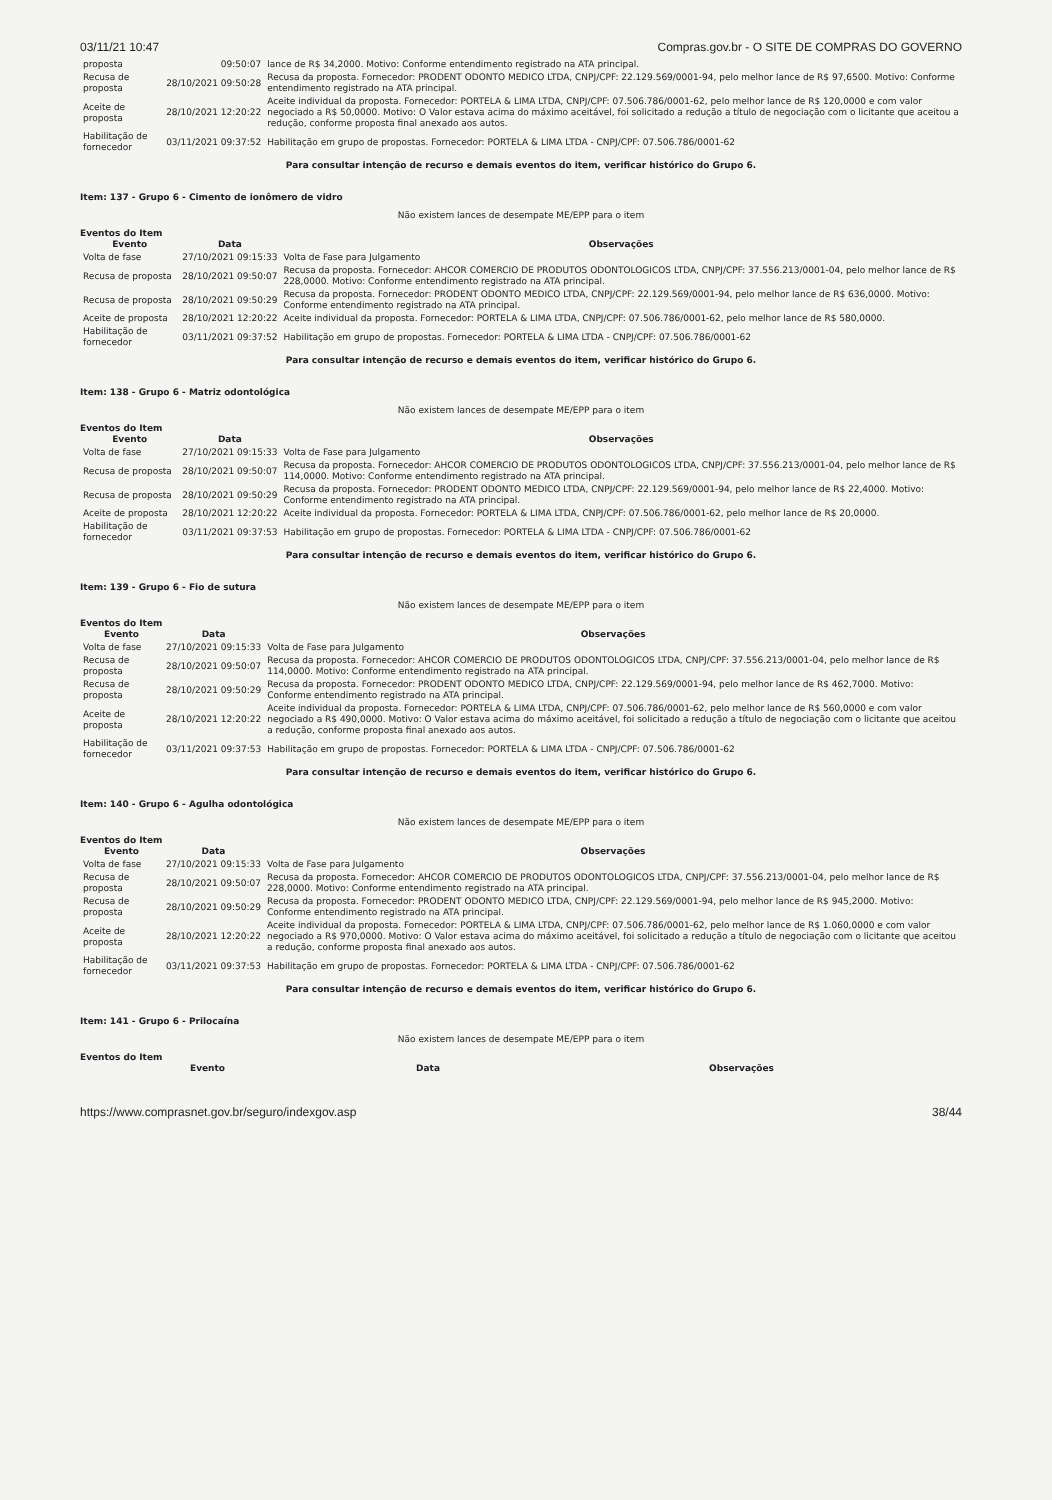03/11/21 10:47 Compras.gov.br - O SITE DE COMPRAS DO GOVERNO
| proposta | 09:50:07 | lance de R$ 34,2000. Motivo: Conforme entendimento registrado na ATA principal. |
| Recusa de proposta | 28/10/2021 09:50:28 | Recusa da proposta. Fornecedor: PRODENT ODONTO MEDICO LTDA, CNPJ/CPF: 22.129.569/0001-94, pelo melhor lance de R$ 97,6500. Motivo: Conforme entendimento registrado na ATA principal. |
| Aceite de proposta | 28/10/2021 12:20:22 | Aceite individual da proposta. Fornecedor: PORTELA & LIMA LTDA, CNPJ/CPF: 07.506.786/0001-62, pelo melhor lance de R$ 120,0000 e com valor negociado a R$ 50,0000. Motivo: O Valor estava acima do máximo aceitável, foi solicitado a redução a título de negociação com o licitante que aceitou a redução, conforme proposta final anexado aos autos. |
| Habilitação de fornecedor | 03/11/2021 09:37:52 | Habilitação em grupo de propostas. Fornecedor: PORTELA & LIMA LTDA - CNPJ/CPF: 07.506.786/0001-62 |
Para consultar intenção de recurso e demais eventos do item, verificar histórico do Grupo 6.
Item: 137 - Grupo 6 - Cimento de ionômero de vidro
Não existem lances de desempate ME/EPP para o item
Eventos do Item
| Evento | Data | Observações |
| --- | --- | --- |
| Volta de fase | 27/10/2021 09:15:33 | Volta de Fase para Julgamento |
| Recusa de proposta | 28/10/2021 09:50:07 | Recusa da proposta. Fornecedor: AHCOR COMERCIO DE PRODUTOS ODONTOLOGICOS LTDA, CNPJ/CPF: 37.556.213/0001-04, pelo melhor lance de R$ 228,0000. Motivo: Conforme entendimento registrado na ATA principal. |
| Recusa de proposta | 28/10/2021 09:50:29 | Recusa da proposta. Fornecedor: PRODENT ODONTO MEDICO LTDA, CNPJ/CPF: 22.129.569/0001-94, pelo melhor lance de R$ 636,0000. Motivo: Conforme entendimento registrado na ATA principal. |
| Aceite de proposta | 28/10/2021 12:20:22 | Aceite individual da proposta. Fornecedor: PORTELA & LIMA LTDA, CNPJ/CPF: 07.506.786/0001-62, pelo melhor lance de R$ 580,0000. |
| Habilitação de fornecedor | 03/11/2021 09:37:52 | Habilitação em grupo de propostas. Fornecedor: PORTELA & LIMA LTDA - CNPJ/CPF: 07.506.786/0001-62 |
Para consultar intenção de recurso e demais eventos do item, verificar histórico do Grupo 6.
Item: 138 - Grupo 6 - Matriz odontológica
Não existem lances de desempate ME/EPP para o item
Eventos do Item
| Evento | Data | Observações |
| --- | --- | --- |
| Volta de fase | 27/10/2021 09:15:33 | Volta de Fase para Julgamento |
| Recusa de proposta | 28/10/2021 09:50:07 | Recusa da proposta. Fornecedor: AHCOR COMERCIO DE PRODUTOS ODONTOLOGICOS LTDA, CNPJ/CPF: 37.556.213/0001-04, pelo melhor lance de R$ 114,0000. Motivo: Conforme entendimento registrado na ATA principal. |
| Recusa de proposta | 28/10/2021 09:50:29 | Recusa da proposta. Fornecedor: PRODENT ODONTO MEDICO LTDA, CNPJ/CPF: 22.129.569/0001-94, pelo melhor lance de R$ 22,4000. Motivo: Conforme entendimento registrado na ATA principal. |
| Aceite de proposta | 28/10/2021 12:20:22 | Aceite individual da proposta. Fornecedor: PORTELA & LIMA LTDA, CNPJ/CPF: 07.506.786/0001-62, pelo melhor lance de R$ 20,0000. |
| Habilitação de fornecedor | 03/11/2021 09:37:53 | Habilitação em grupo de propostas. Fornecedor: PORTELA & LIMA LTDA - CNPJ/CPF: 07.506.786/0001-62 |
Para consultar intenção de recurso e demais eventos do item, verificar histórico do Grupo 6.
Item: 139 - Grupo 6 - Fio de sutura
Não existem lances de desempate ME/EPP para o item
Eventos do Item
| Evento | Data | Observações |
| --- | --- | --- |
| Volta de fase | 27/10/2021 09:15:33 | Volta de Fase para Julgamento |
| Recusa de proposta | 28/10/2021 09:50:07 | Recusa da proposta. Fornecedor: AHCOR COMERCIO DE PRODUTOS ODONTOLOGICOS LTDA, CNPJ/CPF: 37.556.213/0001-04, pelo melhor lance de R$ 114,0000. Motivo: Conforme entendimento registrado na ATA principal. |
| Recusa de proposta | 28/10/2021 09:50:29 | Recusa da proposta. Fornecedor: PRODENT ODONTO MEDICO LTDA, CNPJ/CPF: 22.129.569/0001-94, pelo melhor lance de R$ 462,7000. Motivo: Conforme entendimento registrado na ATA principal. |
| Aceite de proposta | 28/10/2021 12:20:22 | Aceite individual da proposta. Fornecedor: PORTELA & LIMA LTDA, CNPJ/CPF: 07.506.786/0001-62, pelo melhor lance de R$ 560,0000 e com valor negociado a R$ 490,0000. Motivo: O Valor estava acima do máximo aceitável, foi solicitado a redução a título de negociação com o licitante que aceitou a redução, conforme proposta final anexado aos autos. |
| Habilitação de fornecedor | 03/11/2021 09:37:53 | Habilitação em grupo de propostas. Fornecedor: PORTELA & LIMA LTDA - CNPJ/CPF: 07.506.786/0001-62 |
Para consultar intenção de recurso e demais eventos do item, verificar histórico do Grupo 6.
Item: 140 - Grupo 6 - Agulha odontológica
Não existem lances de desempate ME/EPP para o item
Eventos do Item
| Evento | Data | Observações |
| --- | --- | --- |
| Volta de fase | 27/10/2021 09:15:33 | Volta de Fase para Julgamento |
| Recusa de proposta | 28/10/2021 09:50:07 | Recusa da proposta. Fornecedor: AHCOR COMERCIO DE PRODUTOS ODONTOLOGICOS LTDA, CNPJ/CPF: 37.556.213/0001-04, pelo melhor lance de R$ 228,0000. Motivo: Conforme entendimento registrado na ATA principal. |
| Recusa de proposta | 28/10/2021 09:50:29 | Recusa da proposta. Fornecedor: PRODENT ODONTO MEDICO LTDA, CNPJ/CPF: 22.129.569/0001-94, pelo melhor lance de R$ 945,2000. Motivo: Conforme entendimento registrado na ATA principal. |
| Aceite de proposta | 28/10/2021 12:20:22 | Aceite individual da proposta. Fornecedor: PORTELA & LIMA LTDA, CNPJ/CPF: 07.506.786/0001-62, pelo melhor lance de R$ 1.060,0000 e com valor negociado a R$ 970,0000. Motivo: O Valor estava acima do máximo aceitável, foi solicitado a redução a título de negociação com o licitante que aceitou a redução, conforme proposta final anexado aos autos. |
| Habilitação de fornecedor | 03/11/2021 09:37:53 | Habilitação em grupo de propostas. Fornecedor: PORTELA & LIMA LTDA - CNPJ/CPF: 07.506.786/0001-62 |
Para consultar intenção de recurso e demais eventos do item, verificar histórico do Grupo 6.
Item: 141 - Grupo 6 - Prilocaína
Não existem lances de desempate ME/EPP para o item
Eventos do Item
| Evento | Data | Observações |
| --- | --- | --- |
https://www.comprasnet.gov.br/seguro/indexgov.asp 38/44